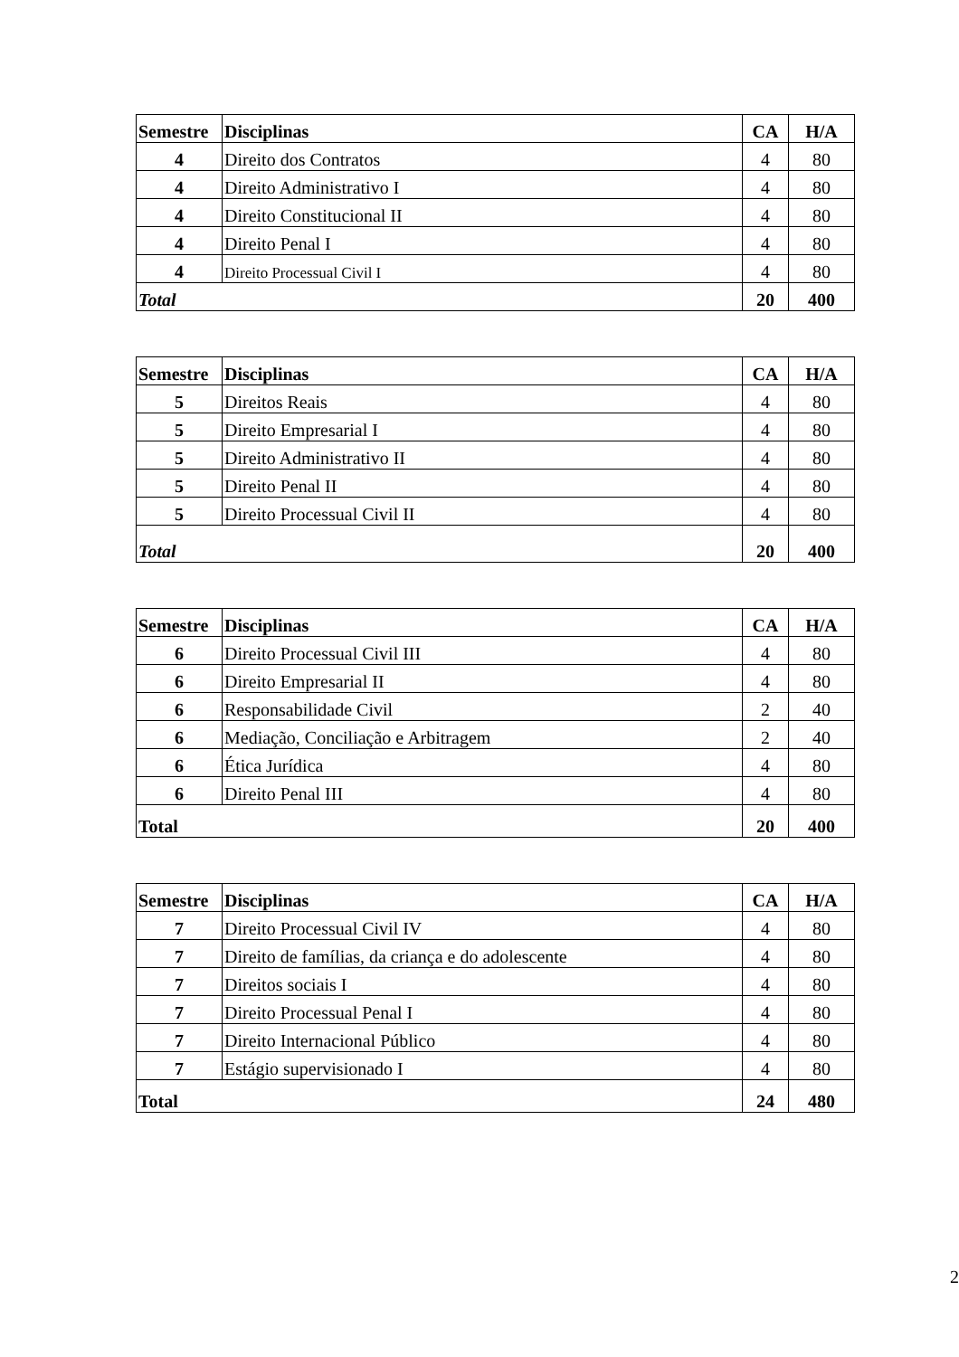| Semestre | Disciplinas | CA | H/A |
| --- | --- | --- | --- |
| 4 | Direito dos Contratos | 4 | 80 |
| 4 | Direito Administrativo I | 4 | 80 |
| 4 | Direito Constitucional II | 4 | 80 |
| 4 | Direito Penal I | 4 | 80 |
| 4 | Direito Processual Civil I | 4 | 80 |
| Total | | 20 | 400 |
| Semestre | Disciplinas | CA | H/A |
| --- | --- | --- | --- |
| 5 | Direitos Reais | 4 | 80 |
| 5 | Direito Empresarial I | 4 | 80 |
| 5 | Direito Administrativo II | 4 | 80 |
| 5 | Direito Penal II | 4 | 80 |
| 5 | Direito Processual Civil II | 4 | 80 |
| Total | | 20 | 400 |
| Semestre | Disciplinas | CA | H/A |
| --- | --- | --- | --- |
| 6 | Direito Processual Civil III | 4 | 80 |
| 6 | Direito Empresarial II | 4 | 80 |
| 6 | Responsabilidade Civil | 2 | 40 |
| 6 | Mediação, Conciliação e Arbitragem | 2 | 40 |
| 6 | Ética Jurídica | 4 | 80 |
| 6 | Direito Penal III | 4 | 80 |
| Total | | 20 | 400 |
| Semestre | Disciplinas | CA | H/A |
| --- | --- | --- | --- |
| 7 | Direito Processual Civil IV | 4 | 80 |
| 7 | Direito de famílias, da criança e do adolescente | 4 | 80 |
| 7 | Direitos sociais I | 4 | 80 |
| 7 | Direito Processual Penal I | 4 | 80 |
| 7 | Direito Internacional Público | 4 | 80 |
| 7 | Estágio supervisionado I | 4 | 80 |
| Total | | 24 | 480 |
2